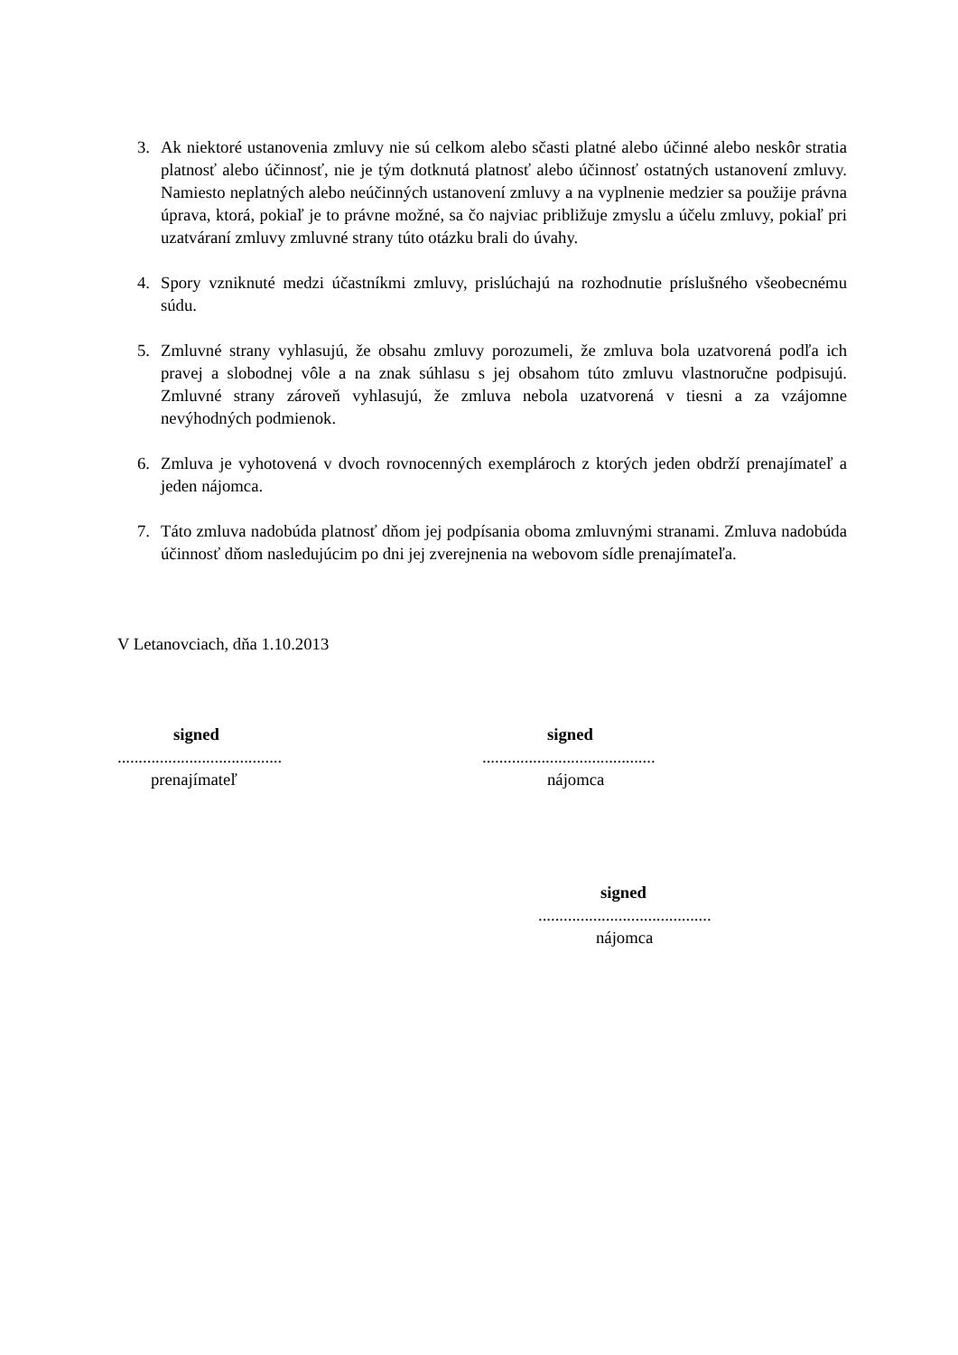3. Ak niektoré ustanovenia zmluvy nie sú celkom alebo sčasti platné alebo účinné alebo neskôr stratia platnosť alebo účinnosť, nie je tým dotknutá platnosť alebo účinnosť ostatných ustanovení zmluvy. Namiesto neplatných alebo neúčinných ustanovení zmluvy a na vyplnenie medzier sa použije právna úprava, ktorá, pokiaľ je to právne možné, sa čo najviac približuje zmyslu a účelu zmluvy, pokiaľ pri uzatváraní zmluvy zmluvné strany túto otázku brali do úvahy.
4. Spory vzniknuté medzi účastníkmi zmluvy, prislúchajú na rozhodnutie príslušného všeobecnému súdu.
5. Zmluvné strany vyhlasujú, že obsahu zmluvy porozumeli, že zmluva bola uzatvorená podľa ich pravej a slobodnej vôle a na znak súhlasu s jej obsahom túto zmluvu vlastnoručne podpisujú. Zmluvné strany zároveň vyhlasujú, že zmluva nebola uzatvorená v tiesni a za vzájomne nevýhodných podmienok.
6. Zmluva je vyhotovená v dvoch rovnocenných exemplároch z ktorých jeden obdrží prenajímateľ a jeden nájomca.
7. Táto zmluva nadobúda platnosť dňom jej podpísania oboma zmluvnými stranami. Zmluva nadobúda účinnosť dňom nasledujúcim po dni jej zverejnenia na webovom sídle prenajímateľa.
V Letanovciach, dňa 1.10.2013
signed
.......................................
prenajímateľ
signed
.........................................
nájomca
signed
.........................................
nájomca